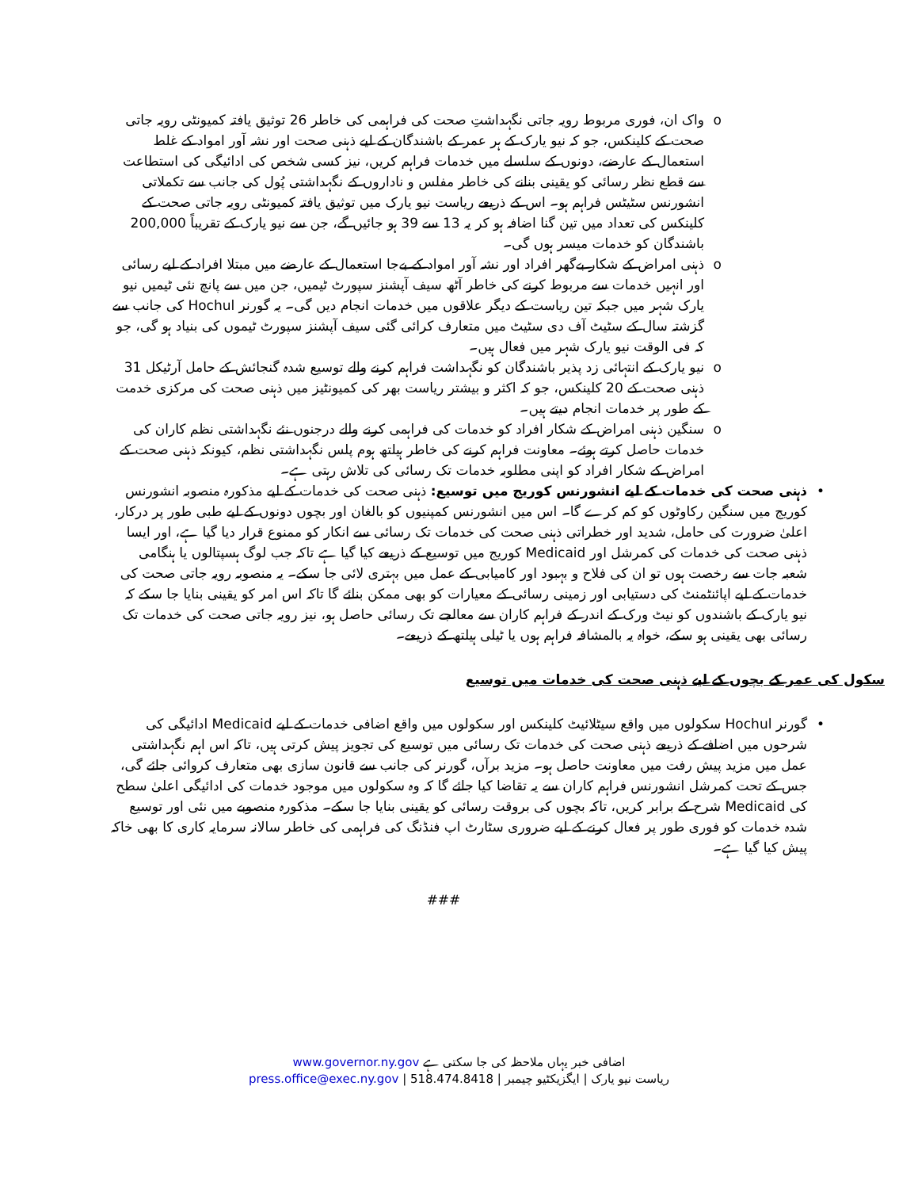o واک ان، فوری مربوط رویہ جاتی نگہداشتِ صحت کی فراہمی کی خاطر 26 توثیق یافتہ کمیونٹی رویہ جاتی صحت کے کلینکس، جو کہ نیو یارک کے ہر عمر کے باشندگان کے لیے ذہنی صحت اور نشہ آور امواد کے غلط استعمال کے عارضے، دونوں کے سلسلے میں خدمات فراہم کریں، نیز کسی شخص کی ادائیگی کی استطاعت سے قطع نظر رسائی کو یقینی بنانے کی خاطر مفلس و ناداروں کے نگہداشتی پُول کی جانب سے تکملاتی انشورنس سٹیٹس فراہم ہو۔ اس کے ذریعے ریاست نیو یارک میں توثیق یافتہ کمیونٹی رویہ جاتی صحت کے کلینکس کی تعداد میں تین گنا اضافہ ہو کر یہ 13 سے 39 ہو جائیں گے، جن سے نیو یارک کے تقریباً 200,000 باشندگان کو خدمات میسر ہوں گی۔
o ذہنی امراض کے شکار بےگھر افراد اور نشہ آور امواد کے بےجا استعمال کے عارضے میں مبتلا افراد کے لیے رسائی اور انہیں خدمات سے مربوط کرنے کی خاطر آٹھ سیف آپشنز سپورٹ ٹیمیں، جن میں سے پانچ نئی ٹیمیں نیو یارک شہر میں جبکہ تین ریاست کے دیگر علاقوں میں خدمات انجام دیں گی۔ یہ گورنر Hochul کی جانب سے گزشتہ سال کے سٹیٹ آف دی سٹیٹ میں متعارف کرائی گئی سیف آپشنز سپورٹ ٹیموں کی بنیاد ہو گی، جو کہ فی الوقت نیو یارک شہر میں فعال ہیں۔
o نیو یارک کے انتہائی زد پذیر باشندگان کو نگہداشت فراہم کرنے والے توسیع شدہ گنجائش کے حامل آرٹیکل 31 ذہنی صحت کے 20 کلینکس، جو کہ اکثر و بیشتر ریاست بھر کی کمیونٹیز میں ذہنی صحت کی مرکزی خدمت کے طور پر خدمات انجام دیتے ہیں۔
o سنگین ذہنی امراض کے شکار افراد کو خدمات کی فراہمی کرنے والے درجنوں نئے نگہداشتی نظم کاران کی خدمات حاصل کرتے ہوئے۔ معاونت فراہم کرنے کی خاطر ہیلتھ ہوم پلس نگہداشتی نظم، کیونکہ ذہنی صحت کے امراض کے شکار افراد کو اپنی مطلوبہ خدمات تک رسائی کی تلاش رہتی ہے۔
• ذہنی صحت کی خدمات کے لیے انشورنس کوریج میں توسیع: ذہنی صحت کی خدمات کے لیے مذکورہ منصوبہ انشورنس کوریج میں سنگین رکاوٹوں کو کم کرے گا۔ اس میں انشورنس کمپنیوں کو بالغان اور بچوں دونوں کے لیے طبی طور پر درکار، اعلیٰ ضرورت کی حامل، شدید اور خطراتی ذہنی صحت کی خدمات تک رسائی سے انکار کو ممنوع قرار دیا گیا ہے، اور ایسا ذہنی صحت کی خدمات کی کمرشل اور Medicaid کوریج میں توسیع کے ذریعے کیا گیا ہے تاکہ جب لوگ ہسپتالوں یا ہنگامی شعبہ جات سے رخصت ہوں تو ان کی فلاح و بہبود اور کامیابی کے عمل میں بہتری لائی جا سکے۔ یہ منصوبہ رویہ جاتی صحت کی خدمات کے لیے اپائنٹمنٹ کی دستیابی اور زمینی رسائی کے معیارات کو بھی ممکن بنائے گا تاکہ اس امر کو یقینی بنایا جا سکے کہ نیو یارک کے باشندوں کو نیٹ ورک کے اندر کے فراہم کاران سے معالجے تک رسائی حاصل ہو، نیز رویہ جاتی صحت کی خدمات تک رسائی بھی یقینی ہو سکے، خواہ یہ بالمشافہ فراہم ہوں یا ٹیلی ہیلتھ کے ذریعے۔
سکول کی عمر کے بچوں کے لیے ذہنی صحت کی خدمات میں توسیع
• گورنر Hochul سکولوں میں واقع سیٹلائیٹ کلینکس اور سکولوں میں واقع اضافی خدمات کے لیے Medicaid ادائیگی کی شرحوں میں اضافے کے ذریعے ذہنی صحت کی خدمات تک رسائی میں توسیع کی تجویز پیش کرتی ہیں، تاکہ اس اہم نگہداشتی عمل میں مزید پیش رفت میں معاونت حاصل ہو۔ مزید برآں، گورنر کی جانب سے قانون سازی بھی متعارف کروائی جائے گی، جس کے تحت کمرشل انشورنس فراہم کاران سے یہ تقاضا کیا جائے گا کہ وہ سکولوں میں موجود خدمات کی ادائیگی اعلیٰ سطح کی Medicaid شرح کے برابر کریں، تاکہ بچوں کی بروقت رسائی کو یقینی بنایا جا سکے۔ مذکورہ منصوبے میں نئی اور توسیع شدہ خدمات کو فوری طور پر فعال کرنے کے لیے ضروری سٹارٹ اپ فنڈنگ کی فراہمی کی خاطر سالانہ سرمایہ کاری کا بھی خاکہ پیش کیا گیا ہے۔
###
اضافی خبر یہاں ملاحظہ کی جا سکتی ہے www.governor.ny.gov
ریاست نیو یارک | ایگزیکٹیو چیمبر | press.office@exec.ny.gov | 518.474.8418